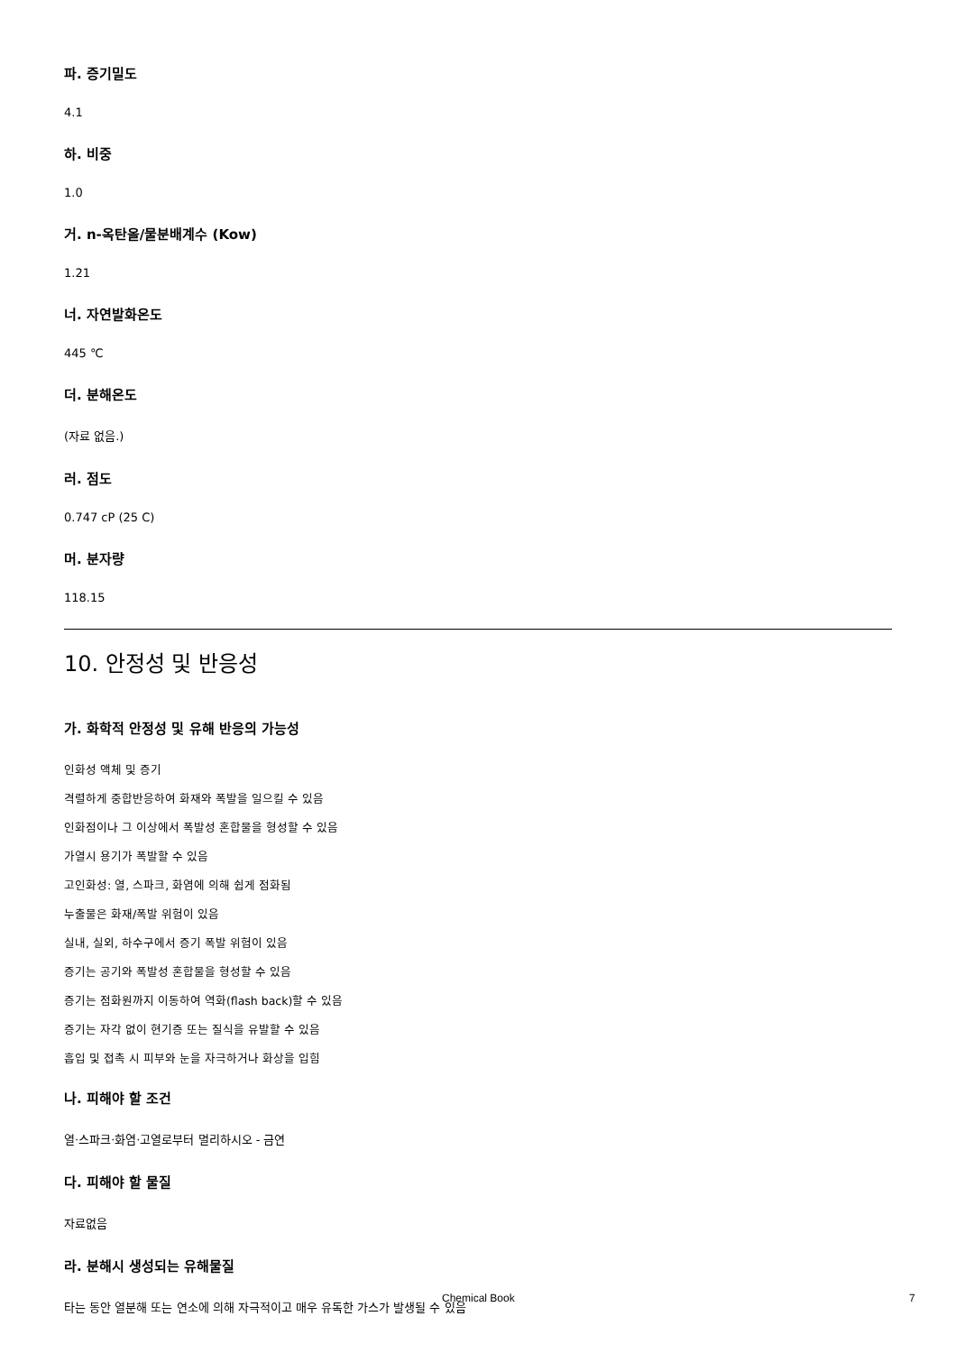파. 증기밀도
4.1
하. 비중
1.0
거. n-옥탄올/물분배계수 (Kow)
1.21
너. 자연발화온도
445 ℃
더. 분해온도
(자료 없음.)
러. 점도
0.747 cP (25 C)
머. 분자량
118.15
10. 안정성 및 반응성
가. 화학적 안정성 및 유해 반응의 가능성
인화성 액체 및 증기
격렬하게 중합반응하여 화재와 폭발을 일으킬 수 있음
인화점이나 그 이상에서 폭발성 혼합물을 형성할 수 있음
가열시 용기가 폭발할 수 있음
고인화성: 열, 스파크, 화염에 의해 쉽게 점화됨
누출물은 화재/폭발 위험이 있음
실내, 실외, 하수구에서 증기 폭발 위험이 있음
증기는 공기와 폭발성 혼합물을 형성할 수 있음
증기는 점화원까지 이동하여 역화(flash back)할 수 있음
증기는 자각 없이 현기증 또는 질식을 유발할 수 있음
흡입 및 접촉 시 피부와 눈을 자극하거나 화상을 입힘
나. 피해야 할 조건
열·스파크·화염·고열로부터 멀리하시오 - 금연
다. 피해야 할 물질
자료없음
라. 분해시 생성되는 유해물질
타는 동안 열분해 또는 연소에 의해 자극적이고 매우 유독한 가스가 발생될 수 있음
Chemical Book 7